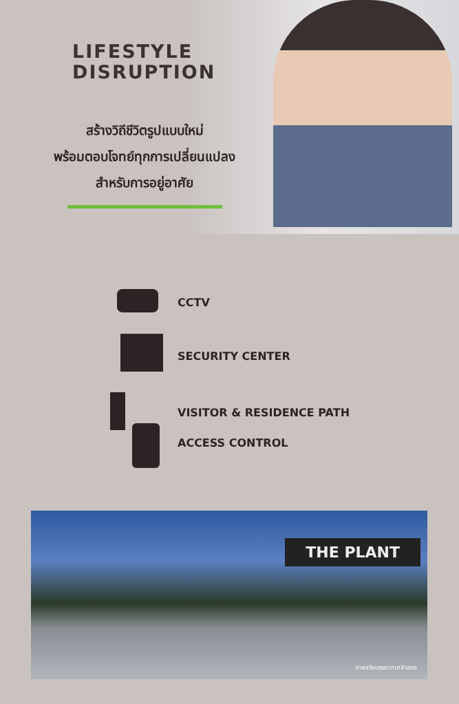LIFESTYLE
DISRUPTION
สร้างวิถีชีวิตรูปแบบใหม่
พร้อมตอบโจทย์ทุกการเปลี่ยนแปลง
สำหรับการอยู่อาศัย
CCTV
SECURITY CENTER
VISITOR & RESIDENCE PATH
ACCESS CONTROL
THE PLANT
ภาพจริงบรรยากาศจำลอง